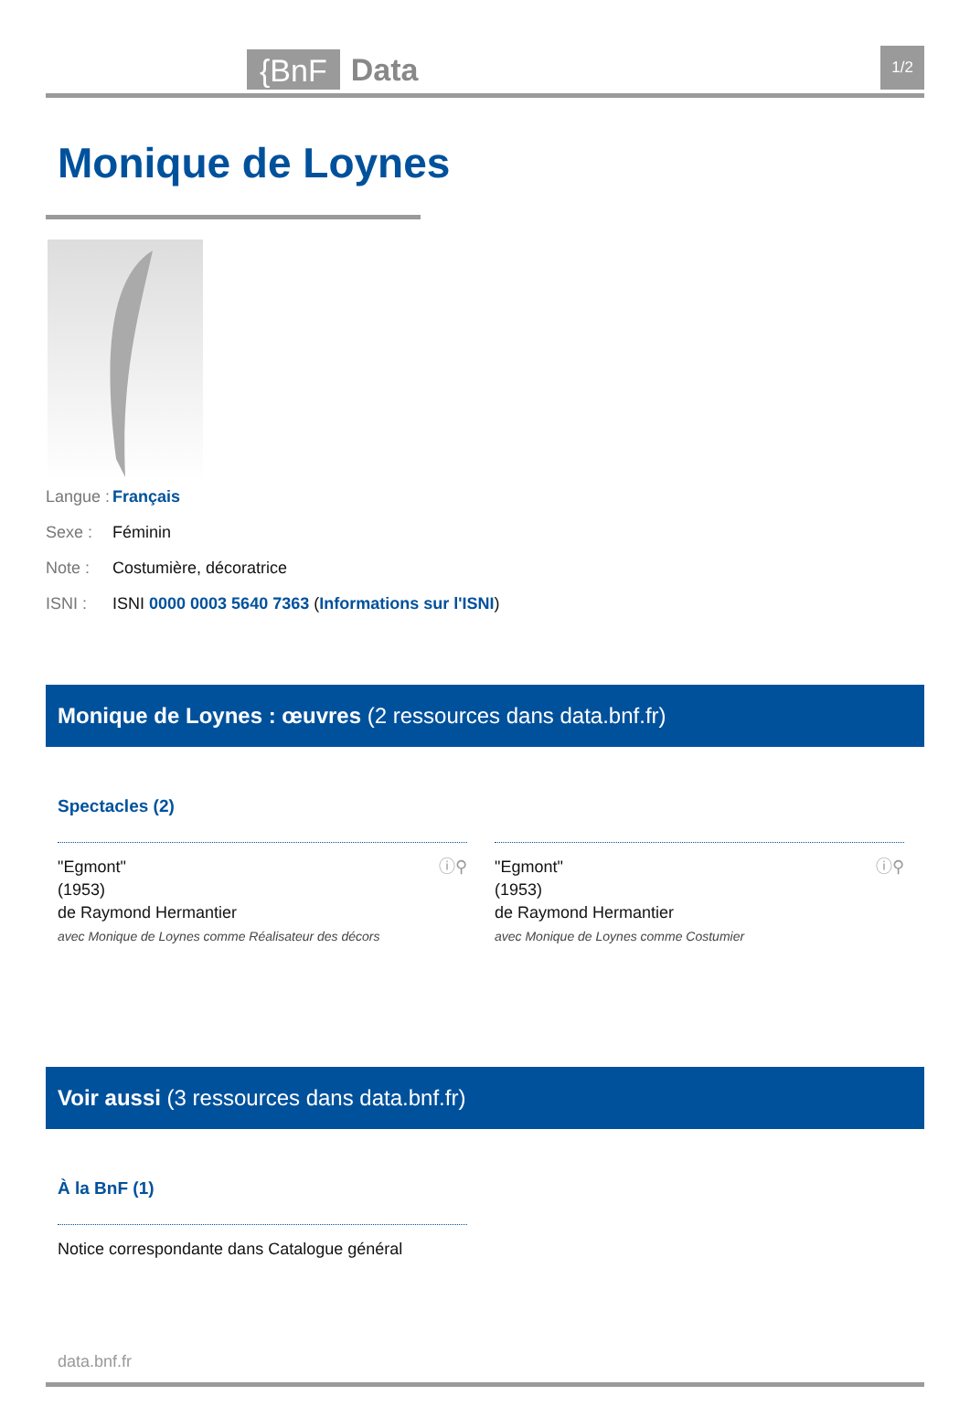{BnF Data 1/2
Monique de Loynes
Langue : Français
Sexe : Féminin
Note : Costumière, décoratrice
ISNI : ISNI 0000 0003 5640 7363 (Informations sur l'ISNI)
Monique de Loynes : œuvres (2 ressources dans data.bnf.fr)
Spectacles (2)
ⓘ⚲ "Egmont"
(1953)
de Raymond Hermantier
avec Monique de Loynes comme Réalisateur des décors
ⓘ⚲ "Egmont"
(1953)
de Raymond Hermantier
avec Monique de Loynes comme Costumier
Voir aussi (3 ressources dans data.bnf.fr)
À la BnF (1)
Notice correspondante dans Catalogue général
data.bnf.fr